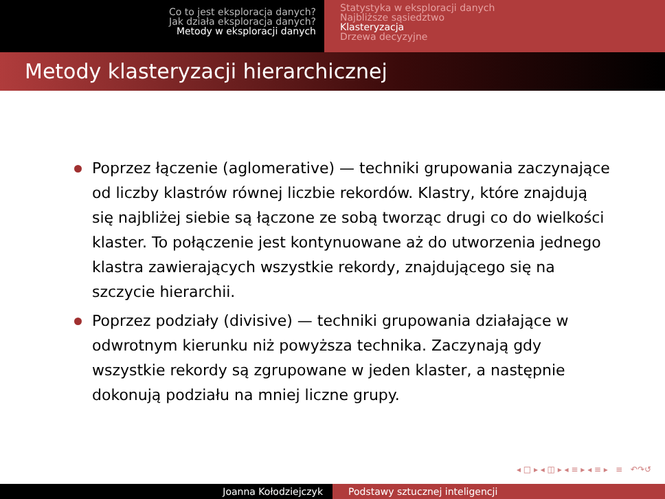Co to jest eksploracja danych?
Jak działa eksploracja danych?
Metody w eksploracji danych
Statystyka w eksploracji danych
Najbliższe sąsiedztwo
Klasteryzacja
Drzewa decyzyjne
Metody klasteryzacji hierarchicznej
Poprzez łączenie (aglomerative) — techniki grupowania zaczynające od liczby klastrów równej liczbie rekordów. Klastry, które znajdują się najbliżej siebie są łączone ze sobą tworząc drugi co do wielkości klaster. To połączenie jest kontynuowane aż do utworzenia jednego klastra zawierających wszystkie rekordy, znajdującego się na szczycie hierarchii.
Poprzez podziały (divisive) — techniki grupowania działające w odwrotnym kierunku niż powyższa technika. Zaczynają gdy wszystkie rekordy są zgrupowane w jeden klaster, a następnie dokonują podziału na mniej liczne grupy.
◂ □ ▸ ◂ ◫ ▸ ◂ ≡ ▸ ◂ ≡ ▸ ≡ ↶↷↺
Joanna Kołodziejczyk Podstawy sztucznej inteligencji